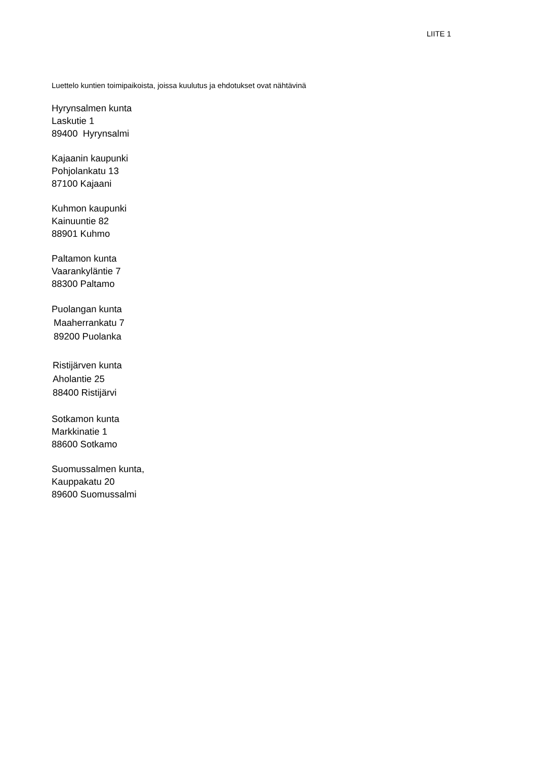LIITE 1
Luettelo kuntien toimipaikoista, joissa kuulutus ja ehdotukset ovat nähtävinä
Hyrynsalmen kunta
Laskutie 1
89400 Hyrynsalmi
Kajaanin kaupunki
Pohjolankatu 13
87100 Kajaani
Kuhmon kaupunki
Kainuuntie 82
88901 Kuhmo
Paltamon kunta
Vaarankyläntie 7
88300 Paltamo
Puolangan kunta
Maaherrankatu 7
89200 Puolanka
Ristijärven kunta
Aholantie 25
88400 Ristijärvi
Sotkamon kunta
Markkinatie 1
88600 Sotkamo
Suomussalmen kunta,
Kauppakatu 20
89600 Suomussalmi